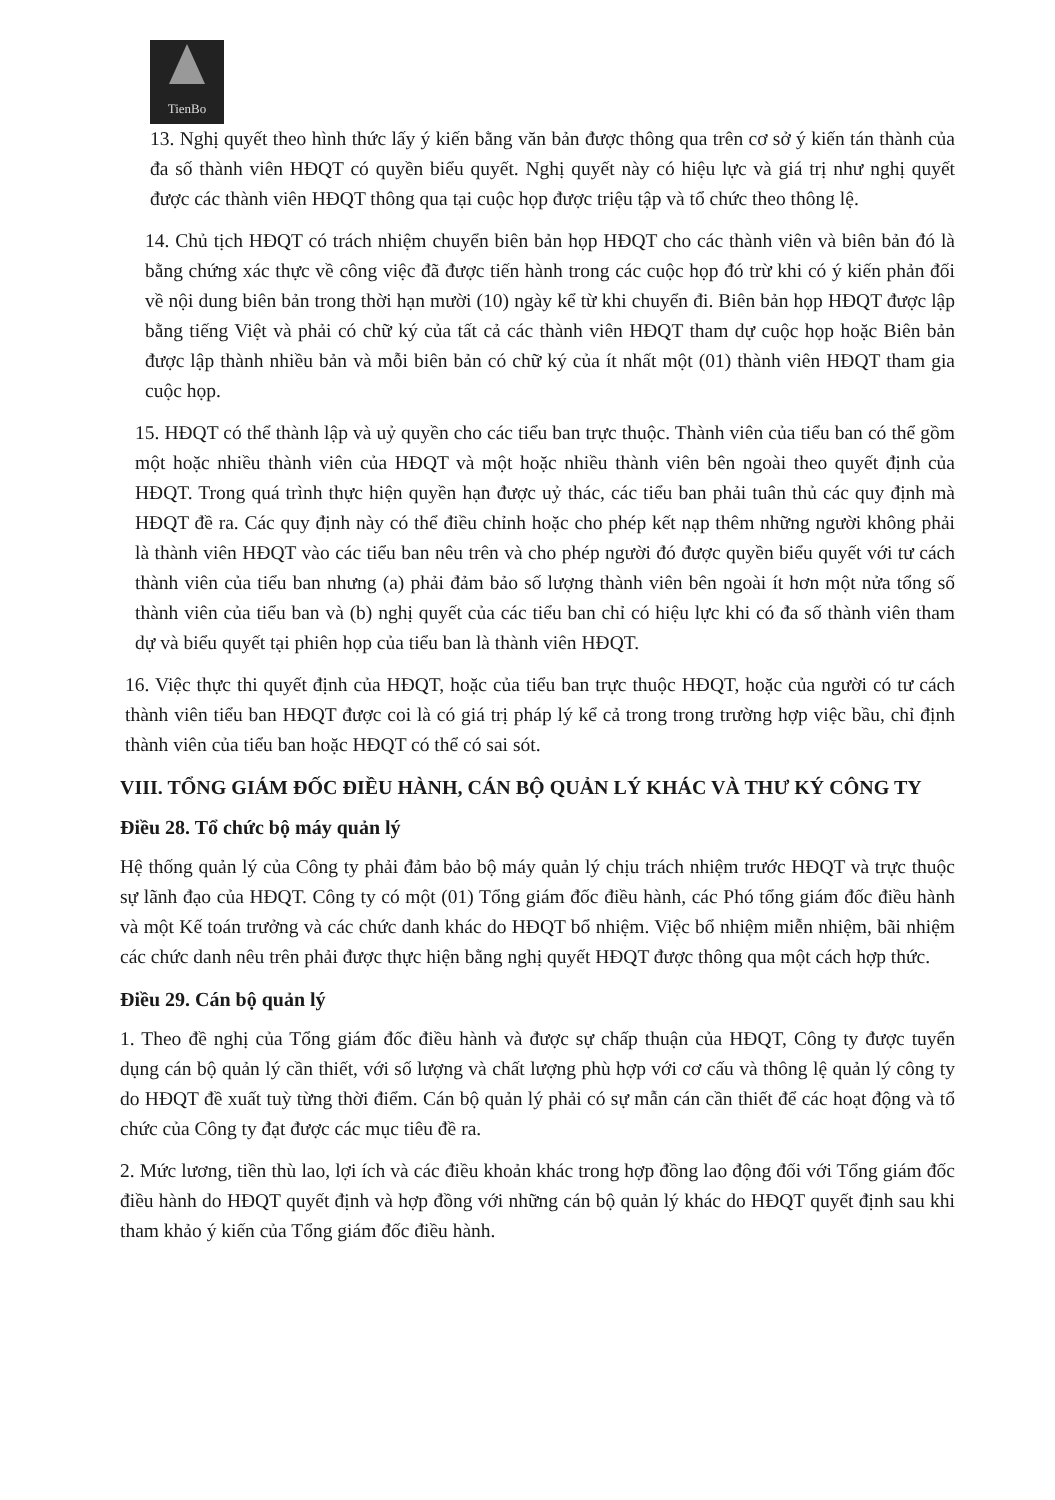TienBo
13. Nghị quyết theo hình thức lấy ý kiến bằng văn bản được thông qua trên cơ sở ý kiến tán thành của đa số thành viên HĐQT có quyền biểu quyết. Nghị quyết này có hiệu lực và giá trị như nghị quyết được các thành viên HĐQT thông qua tại cuộc họp được triệu tập và tổ chức theo thông lệ.
14. Chủ tịch HĐQT có trách nhiệm chuyển biên bản họp HĐQT cho các thành viên và biên bản đó là bằng chứng xác thực về công việc đã được tiến hành trong các cuộc họp đó trừ khi có ý kiến phản đối về nội dung biên bản trong thời hạn mười (10) ngày kể từ khi chuyển đi. Biên bản họp HĐQT được lập bằng tiếng Việt và phải có chữ ký của tất cả các thành viên HĐQT tham dự cuộc họp hoặc Biên bản được lập thành nhiều bản và mỗi biên bản có chữ ký của ít nhất một (01) thành viên HĐQT tham gia cuộc họp.
15. HĐQT có thể thành lập và uỷ quyền cho các tiểu ban trực thuộc. Thành viên của tiểu ban có thể gồm một hoặc nhiều thành viên của HĐQT và một hoặc nhiều thành viên bên ngoài theo quyết định của HĐQT. Trong quá trình thực hiện quyền hạn được uỷ thác, các tiểu ban phải tuân thủ các quy định mà HĐQT đề ra. Các quy định này có thể điều chỉnh hoặc cho phép kết nạp thêm những người không phải là thành viên HĐQT vào các tiểu ban nêu trên và cho phép người đó được quyền biểu quyết với tư cách thành viên của tiểu ban nhưng (a) phải đảm bảo số lượng thành viên bên ngoài ít hơn một nửa tổng số thành viên của tiểu ban và (b) nghị quyết của các tiểu ban chỉ có hiệu lực khi có đa số thành viên tham dự và biểu quyết tại phiên họp của tiểu ban là thành viên HĐQT.
16. Việc thực thi quyết định của HĐQT, hoặc của tiểu ban trực thuộc HĐQT, hoặc của người có tư cách thành viên tiểu ban HĐQT được coi là có giá trị pháp lý kể cả trong trong trường hợp việc bầu, chỉ định thành viên của tiểu ban hoặc HĐQT có thể có sai sót.
VIII. TỔNG GIÁM ĐỐC ĐIỀU HÀNH, CÁN BỘ QUẢN LÝ KHÁC VÀ THƯ KÝ CÔNG TY
Điều 28. Tổ chức bộ máy quản lý
Hệ thống quản lý của Công ty phải đảm bảo bộ máy quản lý chịu trách nhiệm trước HĐQT và trực thuộc sự lãnh đạo của HĐQT. Công ty có một (01) Tổng giám đốc điều hành, các Phó tổng giám đốc điều hành và một Kế toán trưởng và các chức danh khác do HĐQT bổ nhiệm. Việc bổ nhiệm miễn nhiệm, bãi nhiệm các chức danh nêu trên phải được thực hiện bằng nghị quyết HĐQT được thông qua một cách hợp thức.
Điều 29. Cán bộ quản lý
1. Theo đề nghị của Tổng giám đốc điều hành và được sự chấp thuận của HĐQT, Công ty được tuyển dụng cán bộ quản lý cần thiết, với số lượng và chất lượng phù hợp với cơ cấu và thông lệ quản lý công ty do HĐQT đề xuất tuỳ từng thời điểm. Cán bộ quản lý phải có sự mẫn cán cần thiết để các hoạt động và tổ chức của Công ty đạt được các mục tiêu đề ra.
2. Mức lương, tiền thù lao, lợi ích và các điều khoản khác trong hợp đồng lao động đối với Tổng giám đốc điều hành do HĐQT quyết định và hợp đồng với những cán bộ quản lý khác do HĐQT quyết định sau khi tham khảo ý kiến của Tổng giám đốc điều hành.